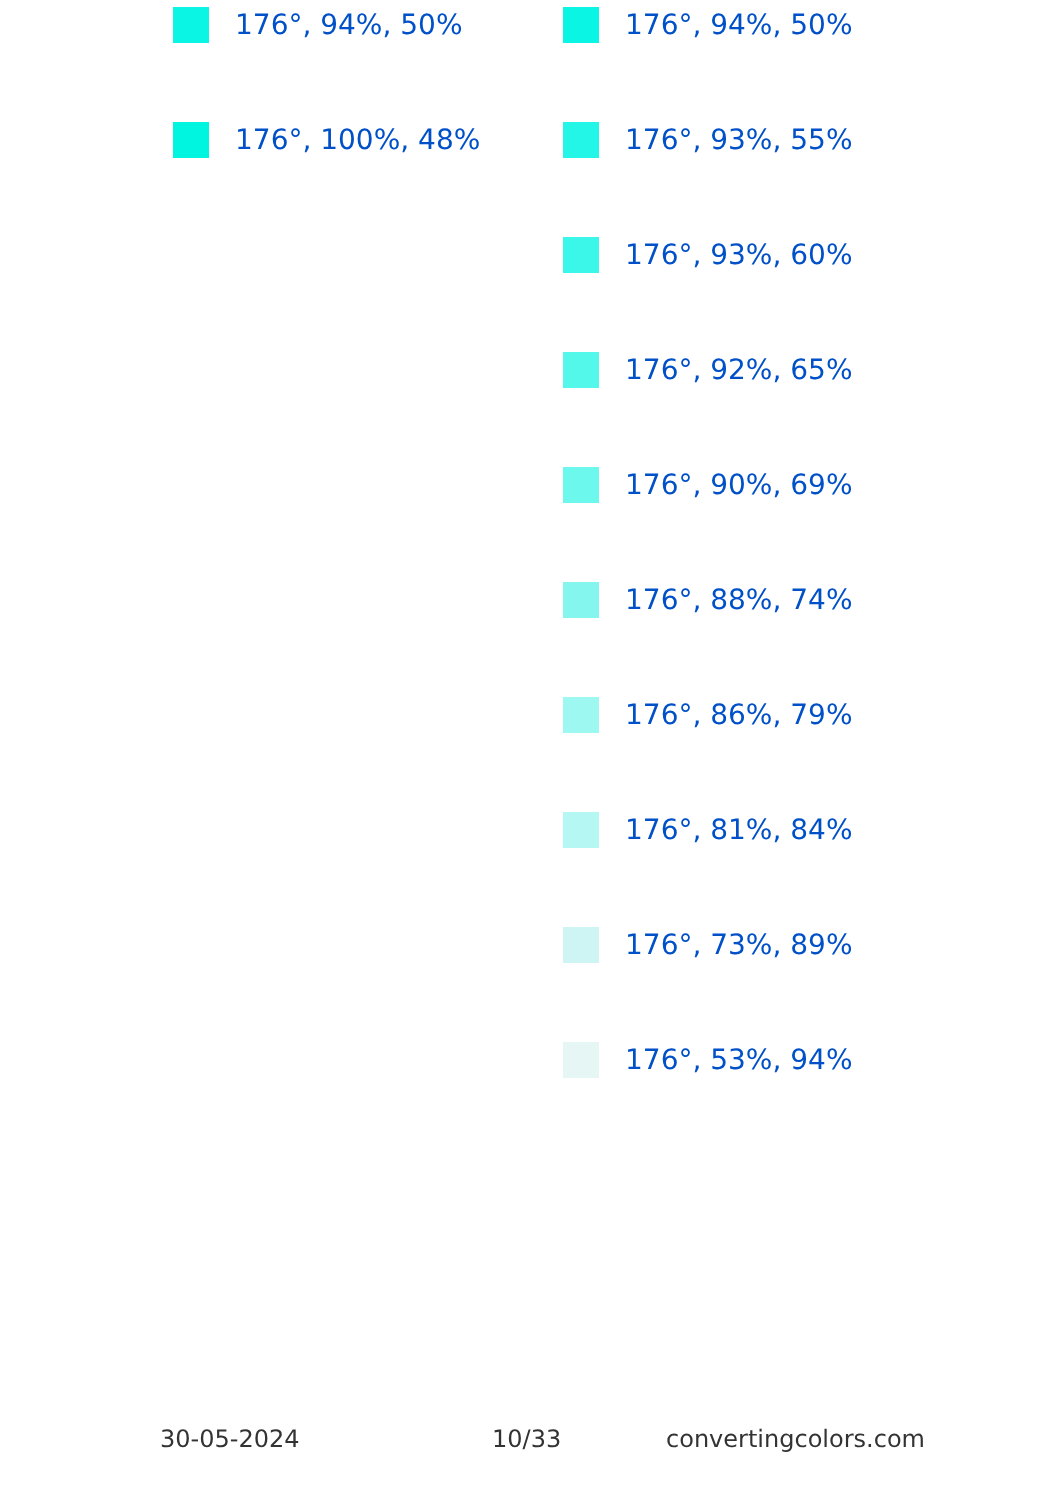176°, 94%, 50%
176°, 100%, 48%
176°, 94%, 50%
176°, 93%, 55%
176°, 93%, 60%
176°, 92%, 65%
176°, 90%, 69%
176°, 88%, 74%
176°, 86%, 79%
176°, 81%, 84%
176°, 73%, 89%
176°, 53%, 94%
30-05-2024 10/33 convertingcolors.com